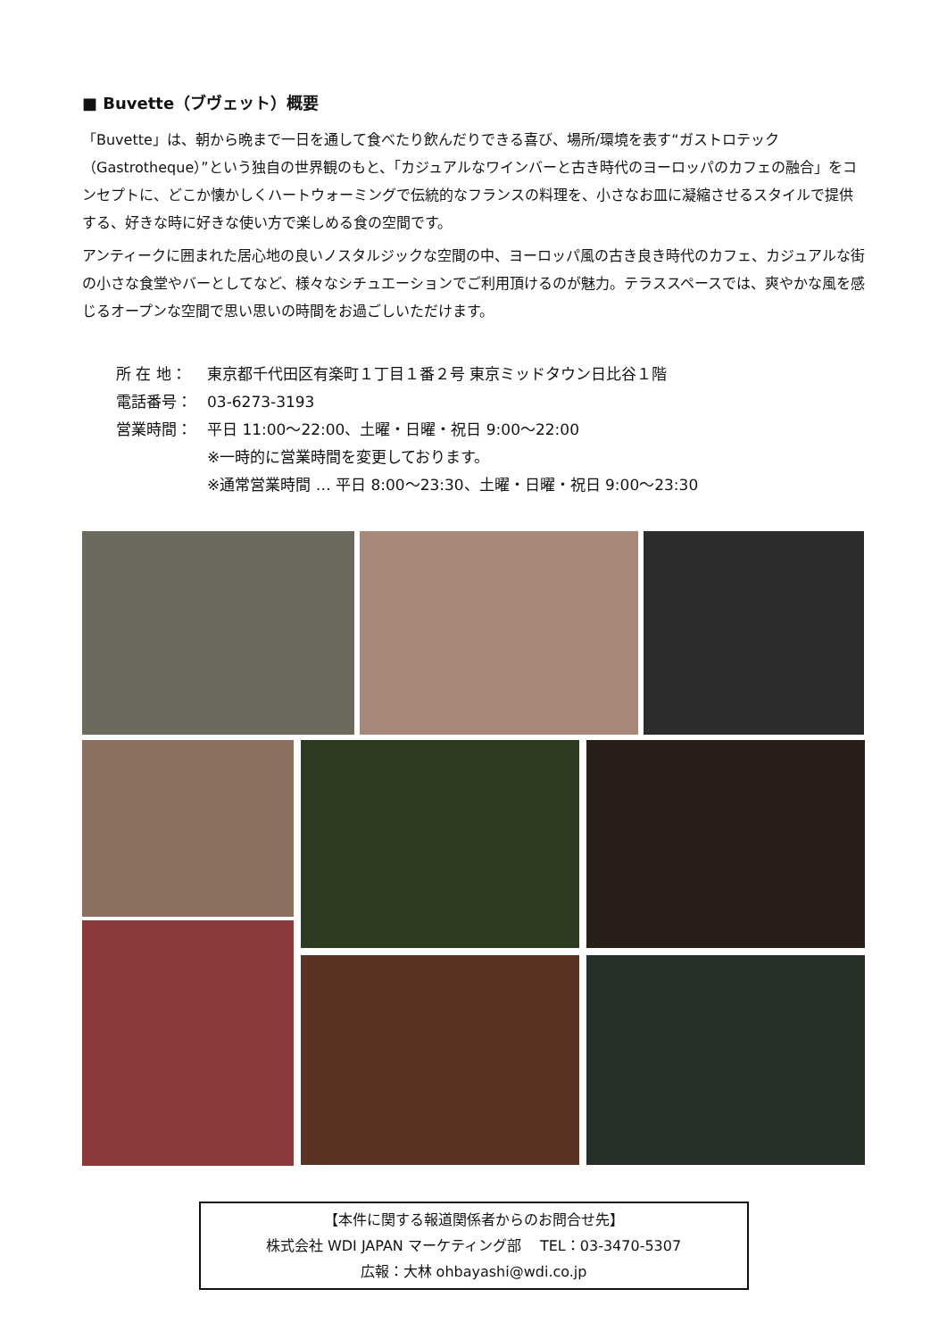■ Buvette（ブヴェット）概要
「Buvette」は、朝から晩まで一日を通して食べたり飲んだりできる喜び、場所/環境を表す“ガストロテック（Gastrotheque）”という独自の世界観のもと、「カジュアルなワインバーと古き時代のヨーロッパのカフェの融合」をコンセプトに、どこか懐かしくハートウォーミングで伝統的なフランスの料理を、小さなお皿に凝縮させるスタイルで提供する、好きな時に好きな使い方で楽しめる食の空間です。
アンティークに囲まれた居心地の良いノスタルジックな空間の中、ヨーロッパ風の古き良き時代のカフェ、カジュアルな街の小さな食堂やバーとしてなど、様々なシチュエーションでご利用頂けるのが魅力。テラススペースでは、爽やかな風を感じるオープンな空間で思い思いの時間をお過ごしいただけます。
所 在 地： 東京都千代田区有楽町１丁目１番２号 東京ミッドタウン日比谷１階
電話番号： 03-6273-3193
営業時間： 平日 11:00～22:00、土曜・日曜・祝日 9:00～22:00
※一時的に営業時間を変更しております。
※通常営業時間 … 平日 8:00～23:30、土曜・日曜・祝日 9:00～23:30
【本件に関する報道関係者からのお問合せ先】
株式会社 WDI JAPAN マーケティング部　 TEL：03-3470-5307
広報：大林 ohbayashi@wdi.co.jp